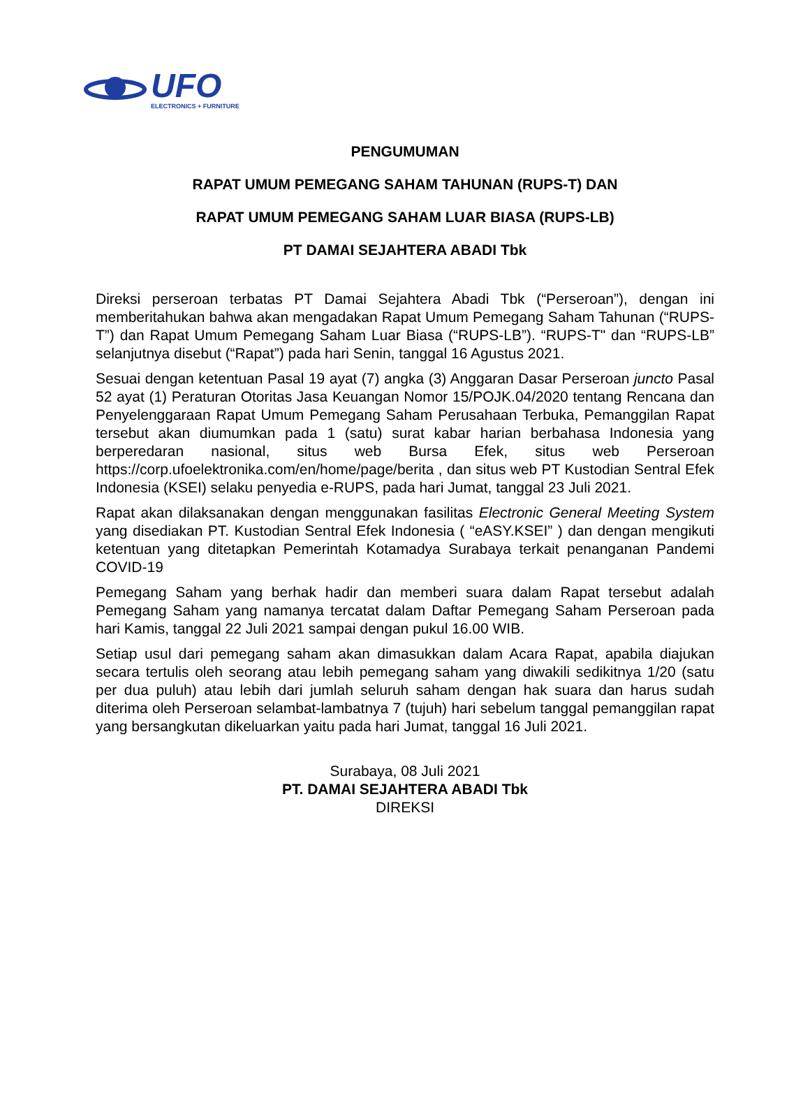UFO
ELECTRONICS + FURNITURE
PENGUMUMAN
RAPAT UMUM PEMEGANG SAHAM TAHUNAN (RUPS-T) DAN
RAPAT UMUM PEMEGANG SAHAM LUAR BIASA (RUPS-LB)
PT DAMAI SEJAHTERA ABADI Tbk
Direksi perseroan terbatas PT Damai Sejahtera Abadi Tbk (“Perseroan”), dengan ini memberitahukan bahwa akan mengadakan Rapat Umum Pemegang Saham Tahunan (“RUPS-T”) dan Rapat Umum Pemegang Saham Luar Biasa (“RUPS-LB”). “RUPS-T" dan “RUPS-LB” selanjutnya disebut (“Rapat”) pada hari Senin, tanggal 16 Agustus 2021.
Sesuai dengan ketentuan Pasal 19 ayat (7) angka (3) Anggaran Dasar Perseroan juncto Pasal 52 ayat (1) Peraturan Otoritas Jasa Keuangan Nomor 15/POJK.04/2020 tentang Rencana dan Penyelenggaraan Rapat Umum Pemegang Saham Perusahaan Terbuka, Pemanggilan Rapat tersebut akan diumumkan pada 1 (satu) surat kabar harian berbahasa Indonesia yang berperedaran nasional, situs web Bursa Efek, situs web Perseroan https://corp.ufoelektronika.com/en/home/page/berita , dan situs web PT Kustodian Sentral Efek Indonesia (KSEI) selaku penyedia e-RUPS, pada hari Jumat, tanggal 23 Juli 2021.
Rapat akan dilaksanakan dengan menggunakan fasilitas Electronic General Meeting System yang disediakan PT. Kustodian Sentral Efek Indonesia ( “eASY.KSEI” ) dan dengan mengikuti ketentuan yang ditetapkan Pemerintah Kotamadya Surabaya terkait penanganan Pandemi COVID-19
Pemegang Saham yang berhak hadir dan memberi suara dalam Rapat tersebut adalah Pemegang Saham yang namanya tercatat dalam Daftar Pemegang Saham Perseroan pada hari Kamis, tanggal 22 Juli 2021 sampai dengan pukul 16.00 WIB.
Setiap usul dari pemegang saham akan dimasukkan dalam Acara Rapat, apabila diajukan secara tertulis oleh seorang atau lebih pemegang saham yang diwakili sedikitnya 1/20 (satu per dua puluh) atau lebih dari jumlah seluruh saham dengan hak suara dan harus sudah diterima oleh Perseroan selambat-lambatnya 7 (tujuh) hari sebelum tanggal pemanggilan rapat yang bersangkutan dikeluarkan yaitu pada hari Jumat, tanggal 16 Juli 2021.
Surabaya, 08 Juli 2021
PT. DAMAI SEJAHTERA ABADI Tbk
DIREKSI